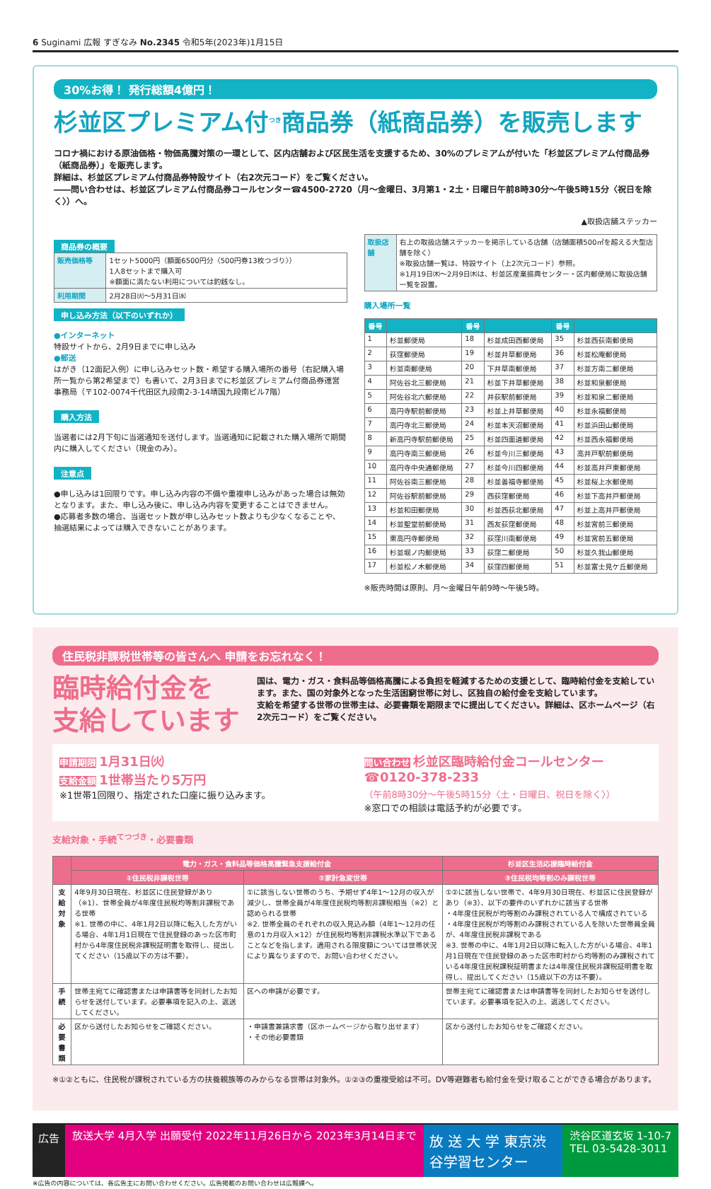6 Suginami 広報 すぎなみ No.2345 令和5年(2023年)1月15日
30%お得！ 発行総額4億円！
杉並区プレミアム付<sup>つき</sup>商品券（紙商品券）を販売します
コロナ禍における原油価格・物価高騰対策の一環として、区内店舗および区民生活を支援するため、30%のプレミアムが付いた「杉並区プレミアム付商品券（紙商品券）」を販売します。
詳細は、杉並区プレミアム付商品券特設サイト（右2次元コード）をご覧ください。
――問い合わせは、杉並区プレミアム付商品券コールセンター☎4500-2720（月～金曜日、3月第1・2土・日曜日午前8時30分～午後5時15分〈祝日を除く〉）へ。
▲取扱店舗ステッカー
商品券の概要
| 販売価格等 | 1セット5000円（額面6500円分〈500円券13枚つづり〉） 1人8セットまで購入可 ※額面に満たない利用については釣銭なし。 |
| 利用期間 | 2月28日㈫～5月31日㈬ |
申し込み方法（以下のいずれか）
●インターネット
特設サイトから、2月9日までに申し込み
●郵送
はがき（12面記入例）に申し込みセット数・希望する購入場所の番号（右記購入場所一覧から第2希望まで）も書いて、2月3日までに杉並区プレミアム付商品券運営事務局（〒102-0074千代田区九段南2-3-14靖国九段南ビル7階）
購入方法
当選者には2月下旬に当選通知を送付します。当選通知に記載された購入場所で期間内に購入してください（現金のみ）。
注意点
●申し込みは1回限りです。申し込み内容の不備や重複申し込みがあった場合は無効となります。また、申し込み後に、申し込み内容を変更することはできません。
●応募者多数の場合、当選セット数が申し込みセット数よりも少なくなることや、抽選結果によっては購入できないことがあります。
| 取扱店舗 | 右上の取扱店舗ステッカーを掲示している店舗（店舗面積500㎡を超える大型店舗を除く） ※取扱店舗一覧は、特設サイト（上2次元コード）参照。 ※1月19日㈭～2月9日㈭は、杉並区産業振興センター・区内郵便局に取扱店舗一覧を設置。 |
購入場所一覧
| 番号 | | 番号 | | 番号 | |
| --- | --- | --- | --- | --- | --- |
| 1 | 杉並郵便局 | 18 | 杉並成田西郵便局 | 35 | 杉並西荻南郵便局 |
| 2 | 荻窪郵便局 | 19 | 杉並井草郵便局 | 36 | 杉並松庵郵便局 |
| 3 | 杉並南郵便局 | 20 | 下井草南郵便局 | 37 | 杉並方南二郵便局 |
| 4 | 阿佐谷北三郵便局 | 21 | 杉並下井草郵便局 | 38 | 杉並和泉郵便局 |
| 5 | 阿佐谷北六郵便局 | 22 | 井荻駅前郵便局 | 39 | 杉並和泉二郵便局 |
| 6 | 高円寺駅前郵便局 | 23 | 杉並上井草郵便局 | 40 | 杉並永福郵便局 |
| 7 | 高円寺北三郵便局 | 24 | 杉並本天沼郵便局 | 41 | 杉並浜田山郵便局 |
| 8 | 新高円寺駅前郵便局 | 25 | 杉並四面道郵便局 | 42 | 杉並西永福郵便局 |
| 9 | 高円寺南三郵便局 | 26 | 杉並今川三郵便局 | 43 | 高井戸駅前郵便局 |
| 10 | 高円寺中央通郵便局 | 27 | 杉並今川四郵便局 | 44 | 杉並高井戸東郵便局 |
| 11 | 阿佐谷南三郵便局 | 28 | 杉並善福寺郵便局 | 45 | 杉並桜上水郵便局 |
| 12 | 阿佐谷駅前郵便局 | 29 | 西荻窪郵便局 | 46 | 杉並下高井戸郵便局 |
| 13 | 杉並和田郵便局 | 30 | 杉並西荻北郵便局 | 47 | 杉並上高井戸郵便局 |
| 14 | 杉並聖堂前郵便局 | 31 | 西友荻窪郵便局 | 48 | 杉並宮前三郵便局 |
| 15 | 東高円寺郵便局 | 32 | 荻窪川南郵便局 | 49 | 杉並宮前五郵便局 |
| 16 | 杉並堀ノ内郵便局 | 33 | 荻窪二郵便局 | 50 | 杉並久我山郵便局 |
| 17 | 杉並松ノ木郵便局 | 34 | 荻窪四郵便局 | 51 | 杉並富士見ケ丘郵便局 |
※販売時間は原則、月～金曜日午前9時～午後5時。
住民税非課税世帯等の皆さんへ 申請をお忘れなく！
臨時給付金を
支給しています
国は、電力・ガス・食料品等価格高騰による負担を軽減するための支援として、臨時給付金を支給しています。また、国の対象外となった生活困窮世帯に対し、区独自の給付金を支給しています。
支給を希望する世帯の世帯主は、必要書類を期限までに提出してください。詳細は、区ホームページ（右2次元コード）をご覧ください。
申請期限 1月31日㈫
支給金額 1世帯当たり5万円
※1世帯1回限り、指定された口座に振り込みます。
問い合わせ 杉並区臨時給付金コールセンター ☎0120-378-233
（午前8時30分～午後5時15分〈土・日曜日、祝日を除く〉）
※窓口での相談は電話予約が必要です。
支給対象・手続<sup>てつづき</sup>・必要書類
| | 電力・ガス・食料品等価格高騰緊急支援給付金 | | 杉並区生活応援臨時給付金 |
| --- | --- | --- | --- |
| | ①住民税非課税世帯 | ②家計急変世帯 | ③住民税均等割のみ課税世帯 |
| 支給対象 | 4年9月30日現在、杉並区に住民登録があり（※1）、世帯全員が4年度住民税均等割非課税である世帯 ※1. 世帯の中に、4年1月2日以降に転入した方がいる場合、4年1月1日現在で住民登録のあった区市町村から4年度住民税非課税証明書を取得し、提出してください（15歳以下の方は不要）。 | ①に該当しない世帯のうち、予期せず4年1～12月の収入が減少し、世帯全員が4年度住民税均等割非課税相当（※2）と認められる世帯 ※2. 世帯全員のそれぞれの収入見込み額（4年1～12月の任意の1カ月収入×12）が住民税均等割非課税水準以下であることなどを指します。適用される限度額については世帯状況により異なりますので、お問い合わせください。 | ①②に該当しない世帯で、4年9月30日現在、杉並区に住民登録があり（※3）、以下の要件のいずれかに該当する世帯 ・4年度住民税が均等割のみ課税されている人で構成されている ・4年度住民税が均等割のみ課税されている人を除いた世帯員全員が、4年度住民税非課税である ※3. 世帯の中に、4年1月2日以降に転入した方がいる場合、4年1月1日現在で住民登録のあった区市町村から均等割のみ課税されている4年度住民税課税証明書または4年度住民税非課税証明書を取得し、提出してください（15歳以下の方は不要）。 |
| 手続 | 世帯主宛てに確認書または申請書等を同封したお知らせを送付しています。必要事項を記入の上、返送してください。 | 区への申請が必要です。 | 世帯主宛てに確認書または申請書等を同封したお知らせを送付しています。必要事項を記入の上、返送してください。 |
| 必要書類 | 区から送付したお知らせをご確認ください。 | ・申請書兼請求書（区ホームページから取り出せます） ・その他必要書類 | 区から送付したお知らせをご確認ください。 |
※①②ともに、住民税が課税されている方の扶養親族等のみからなる世帯は対象外。①②③の重複受給は不可。DV等避難者も給付金を受け取ることができる場合があります。
広告
放送大学 4月入学 出願受付 2022年11月26日から 2023年3月14日まで
放 送 大 学 東京渋谷学習センター
渋谷区道玄坂 1-10-7
TEL 03-5428-3011
※広告の内容については、各広告主にお問い合わせください。広告掲載のお問い合わせは広報課へ。